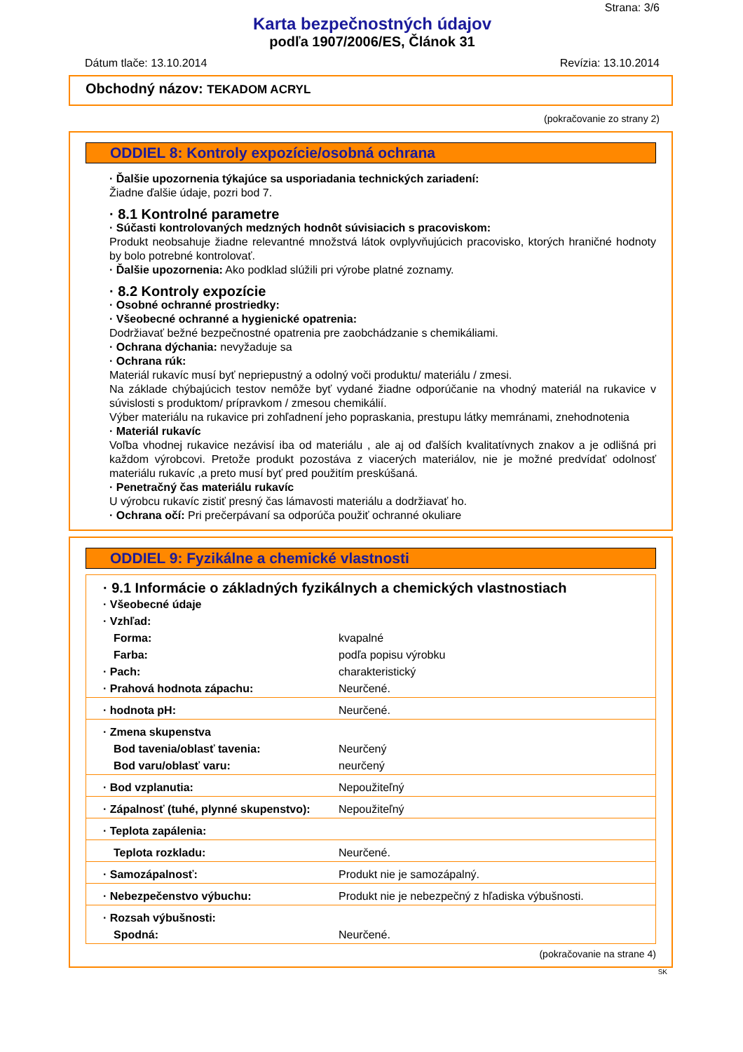Strana: 3/6
Karta bezpečnostných údajov
podľa 1907/2006/ES, Článok 31
Dátum tlače: 13.10.2014 Revízia: 13.10.2014
Obchodný názov: TEKADOM ACRYL
(pokračovanie zo strany 2)
ODDIEL 8: Kontroly expozície/osobná ochrana
· Ďalšie upozornenia týkajúce sa usporiadania technických zariadení:
Žiadne ďalšie údaje, pozri bod 7.
· 8.1 Kontrolné parametre
· Súčasti kontrolovaných medzných hodnôt súvisiacich s pracoviskom:
Produkt neobsahuje žiadne relevantné množstvá látok ovplyvňujúcich pracovisko, ktorých hraničné hodnoty by bolo potrebné kontrolovať.
· Ďalšie upozornenia: Ako podklad slúžili pri výrobe platné zoznamy.
· 8.2 Kontroly expozície
· Osobné ochranné prostriedky:
· Všeobecné ochranné a hygienické opatrenia:
Dodržiavať bežné bezpečnostné opatrenia pre zaobchádzanie s chemikáliami.
· Ochrana dýchania: nevyžaduje sa
· Ochrana rúk:
Materiál rukavíc musí byť nepriepustný a odolný voči produktu/ materiálu / zmesi.
Na základe chýbajúcich testov nemôže byť vydané žiadne odporúčanie na vhodný materiál na rukavice v súvislosti s produktom/ prípravkom / zmesou chemikálií.
Výber materiálu na rukavice pri zohľadnení jeho popraskania, prestupu látky memránami, znehodnotenia
· Materiál rukavíc
Voľba vhodnej rukavice nezávisí iba od materiálu , ale aj od ďalších kvalitatívnych znakov a je odlišná pri každom výrobcovi. Pretože produkt pozostáva z viacerých materiálov, nie je možné predvídať odolnosť materiálu rukavíc ,a preto musí byť pred použitím preskúšaná.
· Penetračný čas materiálu rukavíc
U výrobcu rukavíc zistiť presný čas lámavosti materiálu a dodržiavať ho.
· Ochrana očí: Pri prečerpávaní sa odporúča použiť ochranné okuliare
ODDIEL 9: Fyzikálne a chemické vlastnosti
| · 9.1 Informácie o základných fyzikálnych a chemických vlastnostiach | |
| · Všeobecné údaje | |
| · Vzhľad: | |
| Forma: | kvapalné |
| Farba: | podľa popisu výrobku |
| · Pach: | charakteristický |
| · Prahová hodnota zápachu: | Neurčené. |
| · hodnota pH: | Neurčené. |
| · Zmena skupenstva | |
| Bod tavenia/oblasť tavenia: | Neurčený |
| Bod varu/oblasť varu: | neurčený |
| · Bod vzplanutia: | Nepoužiteľný |
| · Zápalnosť (tuhé, plynné skupenstvo): | Nepoužiteľný |
| · Teplota zapálenia: | |
| Teplota rozkladu: | Neurčené. |
| · Samozápalnosť: | Produkt nie je samozápalný. |
| · Nebezpečenstvo výbuchu: | Produkt nie je nebezpečný z hľadiska výbušnosti. |
| · Rozsah výbušnosti: | |
| Spodná: | Neurčené. |
(pokračovanie na strane 4)
SK